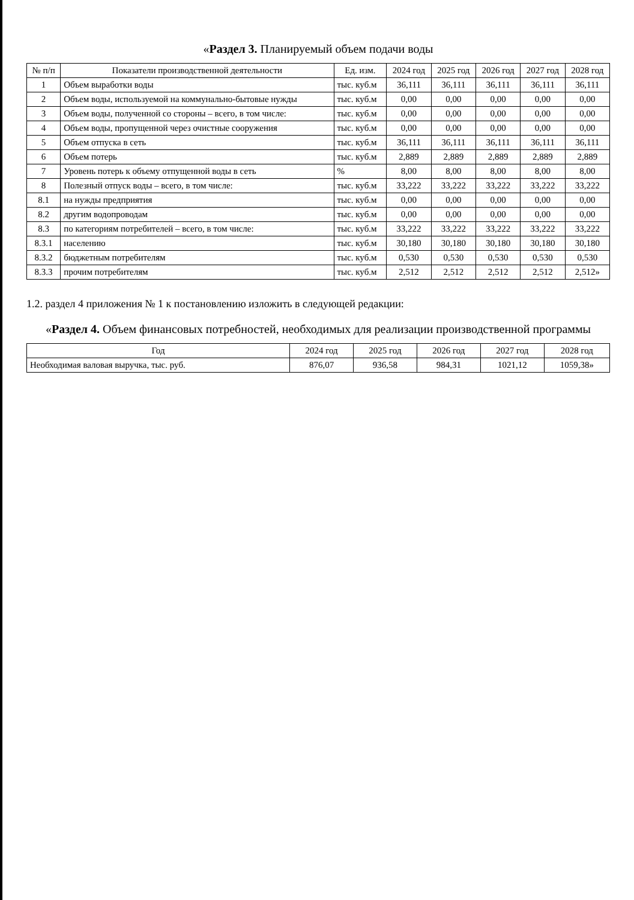«Раздел 3. Планируемый объем подачи воды
| № п/п | Показатели производственной деятельности | Ед. изм. | 2024 год | 2025 год | 2026 год | 2027 год | 2028 год |
| --- | --- | --- | --- | --- | --- | --- | --- |
| 1 | Объем выработки воды | тыс. куб.м | 36,111 | 36,111 | 36,111 | 36,111 | 36,111 |
| 2 | Объем воды, используемой на коммунально-бытовые нужды | тыс. куб.м | 0,00 | 0,00 | 0,00 | 0,00 | 0,00 |
| 3 | Объем воды, полученной со стороны – всего, в том числе: | тыс. куб.м | 0,00 | 0,00 | 0,00 | 0,00 | 0,00 |
| 4 | Объем воды, пропущенной через очистные сооружения | тыс. куб.м | 0,00 | 0,00 | 0,00 | 0,00 | 0,00 |
| 5 | Объем отпуска в сеть | тыс. куб.м | 36,111 | 36,111 | 36,111 | 36,111 | 36,111 |
| 6 | Объем потерь | тыс. куб.м | 2,889 | 2,889 | 2,889 | 2,889 | 2,889 |
| 7 | Уровень потерь к объему отпущенной воды в сеть | % | 8,00 | 8,00 | 8,00 | 8,00 | 8,00 |
| 8 | Полезный отпуск воды – всего, в том числе: | тыс. куб.м | 33,222 | 33,222 | 33,222 | 33,222 | 33,222 |
| 8.1 | на нужды предприятия | тыс. куб.м | 0,00 | 0,00 | 0,00 | 0,00 | 0,00 |
| 8.2 | другим водопроводам | тыс. куб.м | 0,00 | 0,00 | 0,00 | 0,00 | 0,00 |
| 8.3 | по категориям потребителей – всего, в том числе: | тыс. куб.м | 33,222 | 33,222 | 33,222 | 33,222 | 33,222 |
| 8.3.1 | населению | тыс. куб.м | 30,180 | 30,180 | 30,180 | 30,180 | 30,180 |
| 8.3.2 | бюджетным потребителям | тыс. куб.м | 0,530 | 0,530 | 0,530 | 0,530 | 0,530 |
| 8.3.3 | прочим потребителям | тыс. куб.м | 2,512 | 2,512 | 2,512 | 2,512 | 2,512» |
1.2. раздел 4 приложения № 1 к постановлению изложить в следующей редакции:
«Раздел 4. Объем финансовых потребностей, необходимых для реализации производственной программы
| Год | 2024 год | 2025 год | 2026 год | 2027 год | 2028 год |
| --- | --- | --- | --- | --- | --- |
| Необходимая валовая выручка, тыс. руб. | 876,07 | 936,58 | 984,31 | 1021,12 | 1059,38» |